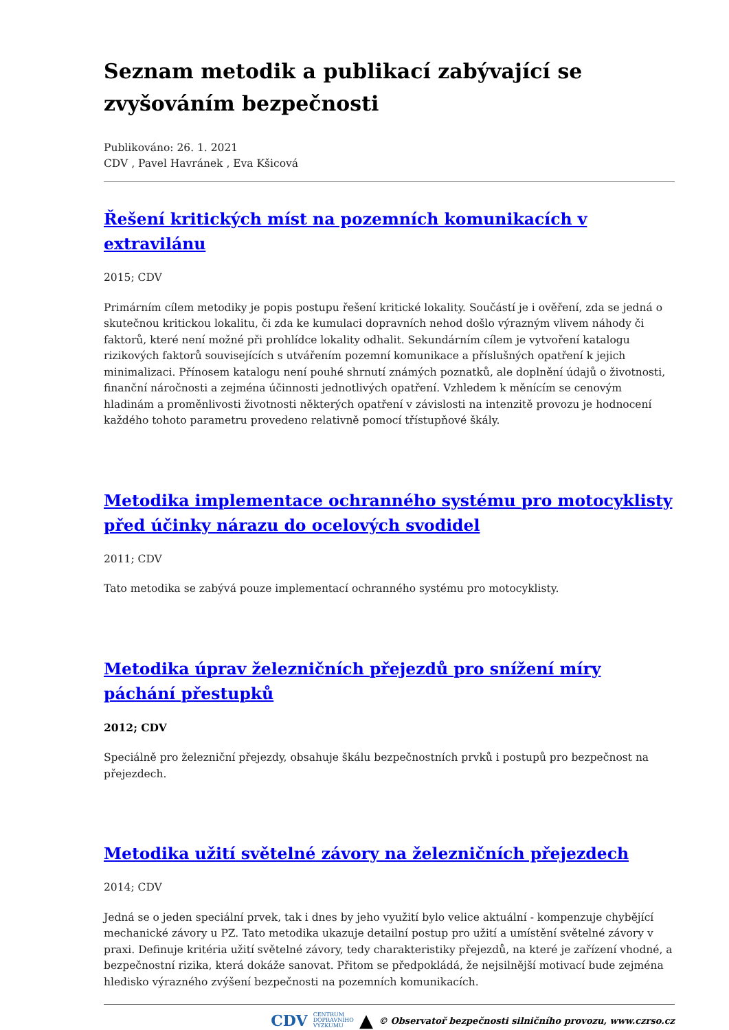Seznam metodik a publikací zabývající se zvyšováním bezpečnosti
Publikováno: 26. 1. 2021
CDV , Pavel Havránek , Eva Kšicová
Řešení kritických míst na pozemních komunikacích v extravilánu
2015; CDV
Primárním cílem metodiky je popis postupu řešení kritické lokality. Součástí je i ověření, zda se jedná o skutečnou kritickou lokalitu, či zda ke kumulaci dopravních nehod došlo výrazným vlivem náhody či faktorů, které není možné při prohlídce lokality odhalit. Sekundárním cílem je vytvoření katalogu rizikových faktorů souvisejících s utvářením pozemní komunikace a příslušných opatření k jejich minimalizaci. Přínosem katalogu není pouhé shrnutí známých poznatků, ale doplnění údajů o životnosti, finanční náročnosti a zejména účinnosti jednotlivých opatření. Vzhledem k měnícím se cenovým hladinám a proměnlivosti životnosti některých opatření v závislosti na intenzitě provozu je hodnocení každého tohoto parametru provedeno relativně pomocí třístupňové škály.
Metodika implementace ochranného systému pro motocyklisty před účinky nárazu do ocelových svodidel
2011; CDV
Tato metodika se zabývá pouze implementací ochranného systému pro motocyklisty.
Metodika úprav železničních přejezdů pro snížení míry páchání přestupků
2012; CDV
Speciálně pro železniční přejezdy, obsahuje škálu bezpečnostních prvků i postupů pro bezpečnost na přejezdech.
Metodika užití světelné závory na železničních přejezdech
2014; CDV
Jedná se o jeden speciální prvek, tak i dnes by jeho využití bylo velice aktuální - kompenzuje chybějící mechanické závory u PZ. Tato metodika ukazuje detailní postup pro užití a umístění světelné závory v praxi. Definuje kritéria užití světelné závory, tedy charakteristiky přejezdů, na které je zařízení vhodné, a bezpečnostní rizika, která dokáže sanovat. Přitom se předpokládá, že nejsilnější motivací bude zejména hledisko výrazného zvýšení bezpečnosti na pozemních komunikacích.
CDV CENTRUM
DOPRAVNÍHO
VÝZKUMU ▲ © Observatoř bezpečnosti silničního provozu, www.czrso.cz